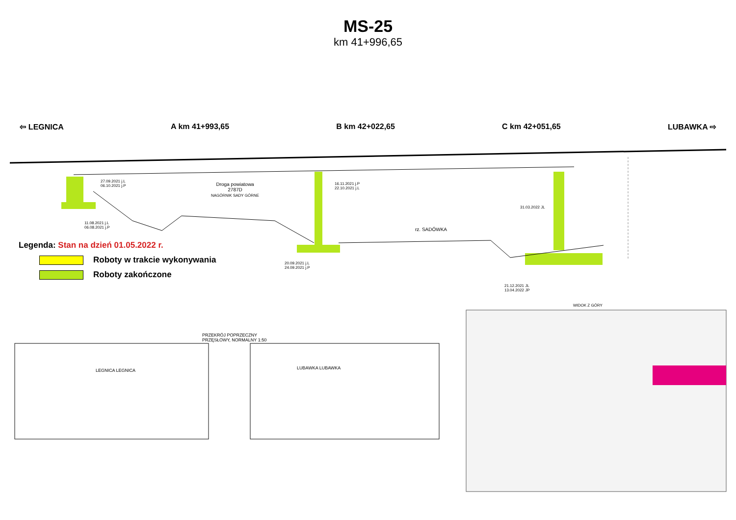MS-25
km 41+996,65
⇦ LEGNICA A km 41+993,65 B km 42+022,65 C km 42+051,65 LUBAWKA ⇨
27.09.2021 j.L
06.10.2021 j.P
11.08.2021 j.L
06.08.2021 j.P
Droga powiatowa
2787D
NAGÓRNIK SADY GÓRNE
16.11.2021 j.P
22.10.2021 j.L
20.09.2021 j.L
24.09.2021 j.P
rz. SADÓWKA
31.03.2022 JL
21.12.2021 JL
13.04.2022 JP
Legenda: Stan na dzień 01.05.2022 r.
Roboty w trakcie wykonywania
Roboty zakończone
PRZEKRÓJ POPRZECZNY
PRZĘSŁOWY, NORMALNY 1:50
LEGNICA LEGNICA LUBAWKA LUBAWKA
WIDOK Z GÓRY